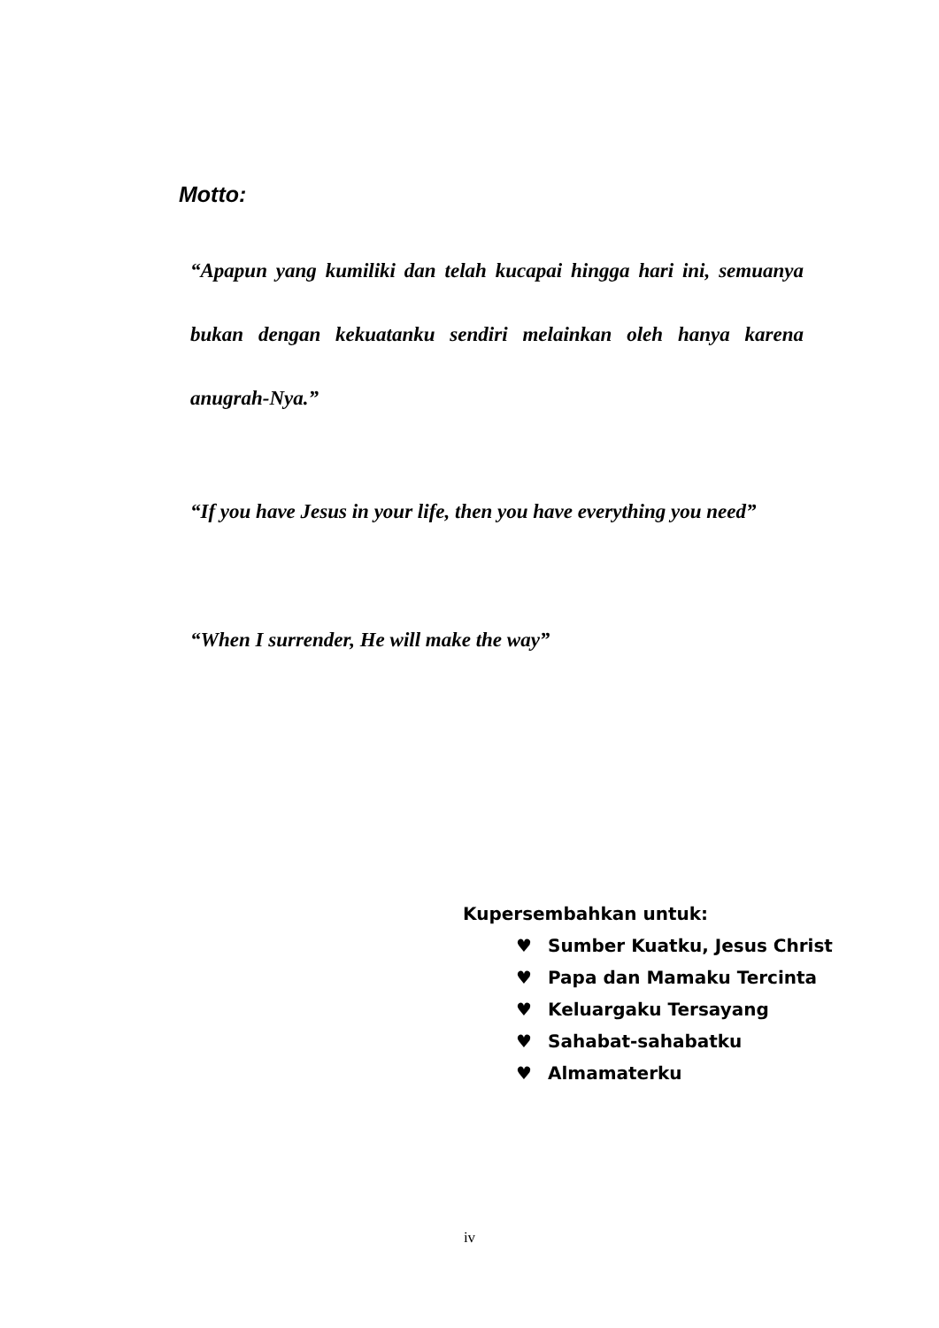Motto:
“Apapun yang kumiliki dan telah kucapai hingga hari ini, semuanya bukan dengan kekuatanku sendiri melainkan oleh hanya karena anugrah-Nya.”
“If you have Jesus in your life, then you have everything you need”
“When I surrender, He will make the way”
Kupersembahkan untuk:
♥ Sumber Kuatku, Jesus Christ
♥ Papa dan Mamaku Tercinta
♥ Keluargaku Tersayang
♥ Sahabat-sahabatku
♥ Almamaterku
iv